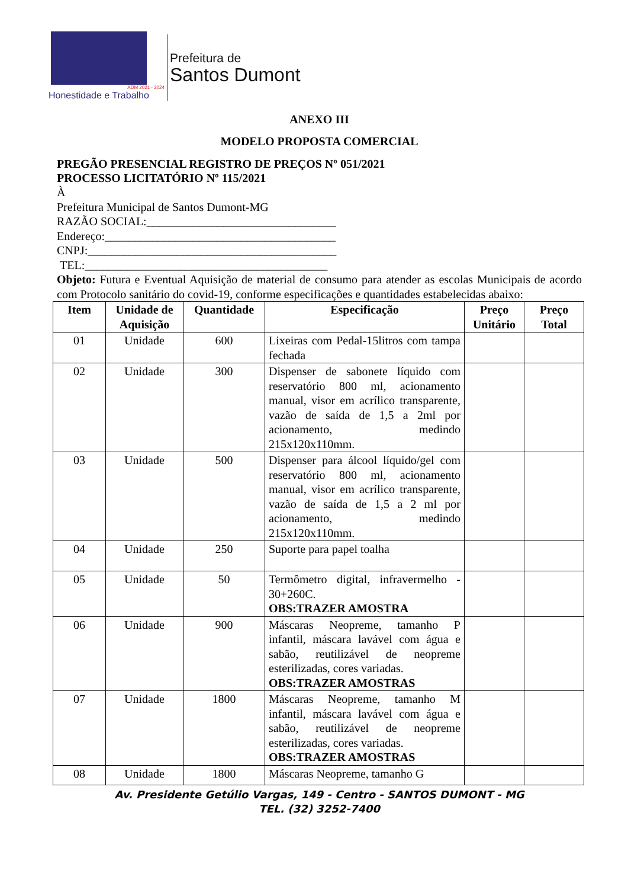ADM 2021 - 2024
Honestidade e Trabalho
Prefeitura de
Santos Dumont
ANEXO III
MODELO PROPOSTA COMERCIAL
PREGÃO PRESENCIAL REGISTRO DE PREÇOS Nº 051/2021
PROCESSO LICITATÓRIO Nº 115/2021
À
Prefeitura Municipal de Santos Dumont-MG
RAZÃO SOCIAL:________________________________
Endereço:_______________________________________
CNPJ:__________________________________________
TEL:_________________________________________
Objeto: Futura e Eventual Aquisição de material de consumo para atender as escolas Municipais de acordo com Protocolo sanitário do covid-19, conforme especificações e quantidades estabelecidas abaixo:
| Item | Unidade de Aquisição | Quantidade | Especificação | Preço Unitário | Preço Total |
| --- | --- | --- | --- | --- | --- |
| 01 | Unidade | 600 | Lixeiras com Pedal-15litros com tampa fechada | | |
| 02 | Unidade | 300 | Dispenser de sabonete líquido com reservatório 800 ml, acionamento manual, visor em acrílico transparente, vazão de saída de 1,5 a 2ml por acionamento, medindo 215x120x110mm. | | |
| 03 | Unidade | 500 | Dispenser para álcool líquido/gel com reservatório 800 ml, acionamento manual, visor em acrílico transparente, vazão de saída de 1,5 a 2 ml por acionamento, medindo 215x120x110mm. | | |
| 04 | Unidade | 250 | Suporte para papel toalha | | |
| 05 | Unidade | 50 | Termômetro digital, infravermelho - 30+260C. OBS:TRAZER AMOSTRA | | |
| 06 | Unidade | 900 | Máscaras Neopreme, tamanho P infantil, máscara lavável com água e sabão, reutilizável de neopreme esterilizadas, cores variadas. OBS:TRAZER AMOSTRAS | | |
| 07 | Unidade | 1800 | Máscaras Neopreme, tamanho M infantil, máscara lavável com água e sabão, reutilizável de neopreme esterilizadas, cores variadas. OBS:TRAZER AMOSTRAS | | |
| 08 | Unidade | 1800 | Máscaras Neopreme, tamanho G | | |
Av. Presidente Getúlio Vargas, 149 - Centro - SANTOS DUMONT - MG
TEL. (32) 3252-7400